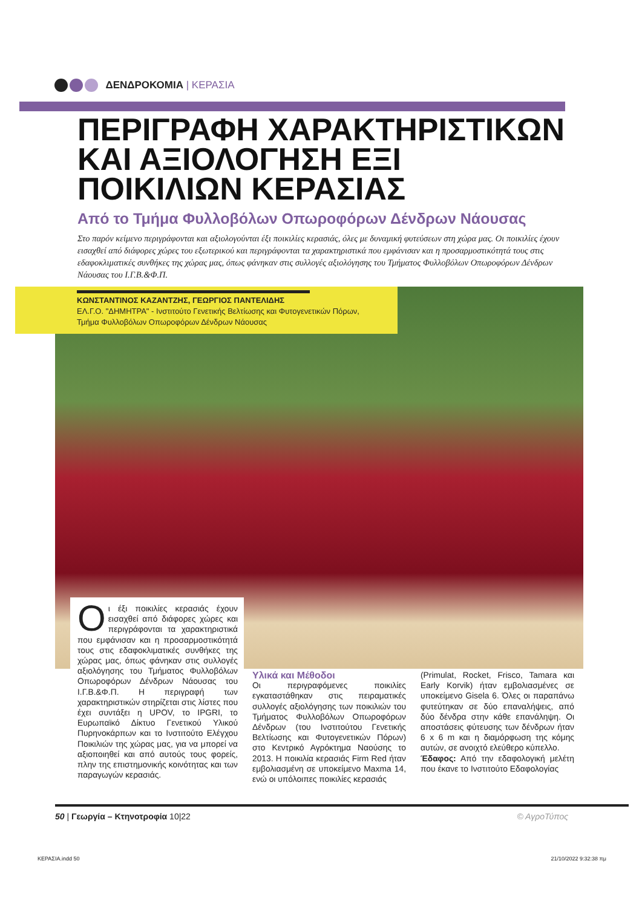ΔΕΝΔΡΟΚΟΜΙΑ | ΚΕΡΑΣΙΑ
ΠΕΡΙΓΡΑΦΗ ΧΑΡΑΚΤΗΡΙΣΤΙΚΩΝ ΚΑΙ ΑΞΙΟΛΟΓΗΣΗ ΕΞΙ ΠΟΙΚΙΛΙΩΝ ΚΕΡΑΣΙΑΣ
Από το Τμήμα Φυλλοβόλων Οπωροφόρων Δένδρων Νάουσας
Στο παρόν κείμενο περιγράφονται και αξιολογούνται έξι ποικιλίες κερασιάς, όλες με δυναμική φυτεύσεων στη χώρα μας. Οι ποικιλίες έχουν εισαχθεί από διάφορες χώρες του εξωτερικού και περιγράφονται τα χαρακτηριστικά που εμφάνισαν και η προσαρμοστικότητά τους στις εδαφοκλιματικές συνθήκες της χώρας μας, όπως φάνηκαν στις συλλογές αξιολόγησης του Τμήματος Φυλλοβόλων Οπωροφόρων Δένδρων Νάουσας του Ι.Γ.Β.&Φ.Π.
ΚΩΝΣΤΑΝΤΙΝΟΣ ΚΑΖΑΝΤΖΗΣ, ΓΕΩΡΓΙΟΣ ΠΑΝΤΕΛΙΔΗΣ
ΕΛ.Γ.Ο. "ΔΗΜΗΤΡΑ" - Ινστιτούτο Γενετικής Βελτίωσης και Φυτογενετικών Πόρων,
Τμήμα Φυλλοβόλων Οπωροφόρων Δένδρων Νάουσας
Oι έξι ποικιλίες κερασιάς έχουν εισαχθεί από διάφορες χώρες και περιγράφονται τα χαρακτηριστικά που εμφάνισαν και η προσαρμοστικότητά τους στις εδαφοκλιματικές συνθήκες της χώρας μας, όπως φάνηκαν στις συλλογές αξιολόγησης του Τμήματος Φυλλοβόλων Οπωροφόρων Δένδρων Νάουσας του Ι.Γ.Β.&Φ.Π. Η περιγραφή των χαρακτηριστικών στηρίζεται στις λίστες που έχει συντάξει η UPOV, το IPGRI, το Ευρωπαϊκό Δίκτυο Γενετικού Υλικού Πυρηνοκάρπων και το Ινστιτούτο Ελέγχου Ποικιλιών της χώρας μας, για να μπορεί να αξιοποιηθεί και από αυτούς τους φορείς, πλην της επιστημονικής κοινότητας και των παραγωγών κερασιάς.
Υλικά και Μέθοδοι
Οι περιγραφόμενες ποικιλίες εγκαταστάθηκαν στις πειραματικές συλλογές αξιολόγησης των ποικιλιών του Τμήματος Φυλλοβόλων Οπωροφόρων Δένδρων (του Ινστιτούτου Γενετικής Βελτίωσης και Φυτογενετικών Πόρων) στο Κεντρικό Αγρόκτημα Ναούσης το 2013. Η ποικιλία κερασιάς Firm Red ήταν εμβολιασμένη σε υποκείμενο Maxma 14, ενώ οι υπόλοιπες ποικιλίες κερασιάς
(Primulat, Rocket, Frisco, Tamara και Early Korvik) ήταν εμβολιασμένες σε υποκείμενο Gisela 6. Όλες οι παραπάνω φυτεύτηκαν σε δύο επαναλήψεις, από δύο δένδρα στην κάθε επανάληψη. Οι αποστάσεις φύτευσης των δένδρων ήταν 6 x 6 m και η διαμόρφωση της κόμης αυτών, σε ανοιχτό ελεύθερο κύπελλο.
Έδαφος: Από την εδαφολογική μελέτη που έκανε το Ινστιτούτο Εδαφολογίας
50 | Γεωργία – Κτηνοτροφία 10|22 © ΑγροΤύπος
ΚΕΡΑΣΙΑ.indd 50 21/10/2022 9:32:38 πμ